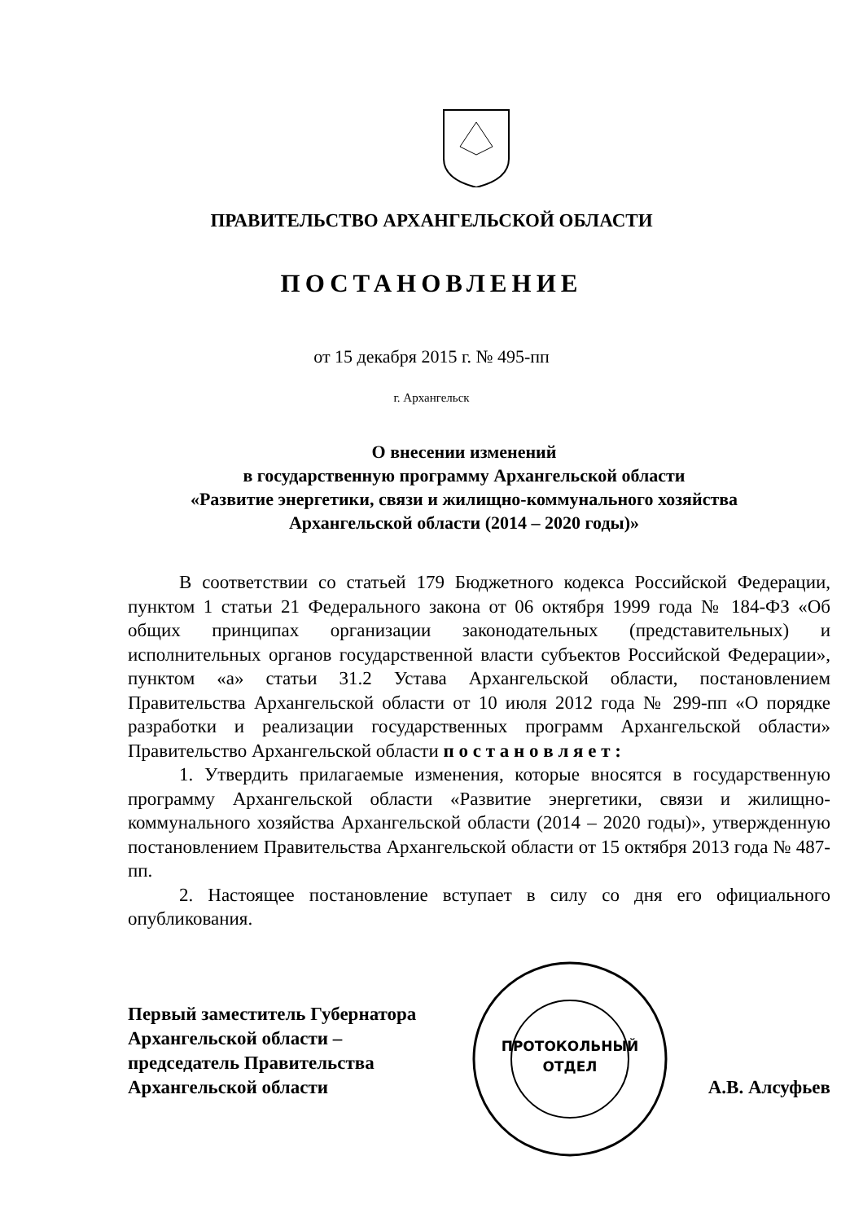ПРАВИТЕЛЬСТВО АРХАНГЕЛЬСКОЙ ОБЛАСТИ
ПОСТАНОВЛЕНИЕ
от 15 декабря 2015 г. № 495-пп
г. Архангельск
О внесении изменений
в государственную программу Архангельской области
«Развитие энергетики, связи и жилищно-коммунального хозяйства
Архангельской области (2014 – 2020 годы)»
В соответствии со статьей 179 Бюджетного кодекса Российской Федерации, пунктом 1 статьи 21 Федерального закона от 06 октября 1999 года № 184-ФЗ «Об общих принципах организации законодательных (представительных) и исполнительных органов государственной власти субъектов Российской Федерации», пунктом «а» статьи 31.2 Устава Архангельской области, постановлением Правительства Архангельской области от 10 июля 2012 года № 299-пп «О порядке разработки и реализации государственных программ Архангельской области» Правительство Архангельской области п о с т а н о в л я е т :
1. Утвердить прилагаемые изменения, которые вносятся в государственную программу Архангельской области «Развитие энергетики, связи и жилищно-коммунального хозяйства Архангельской области (2014 – 2020 годы)», утвержденную постановлением Правительства Архангельской области от 15 октября 2013 года № 487-пп.
2. Настоящее постановление вступает в силу со дня его официального опубликования.
Первый заместитель Губернатора
Архангельской области –
председатель Правительства
Архангельской области
А.В. Алсуфьев
ПРОТОКОЛЬНЫЙ
ОТДЕЛ